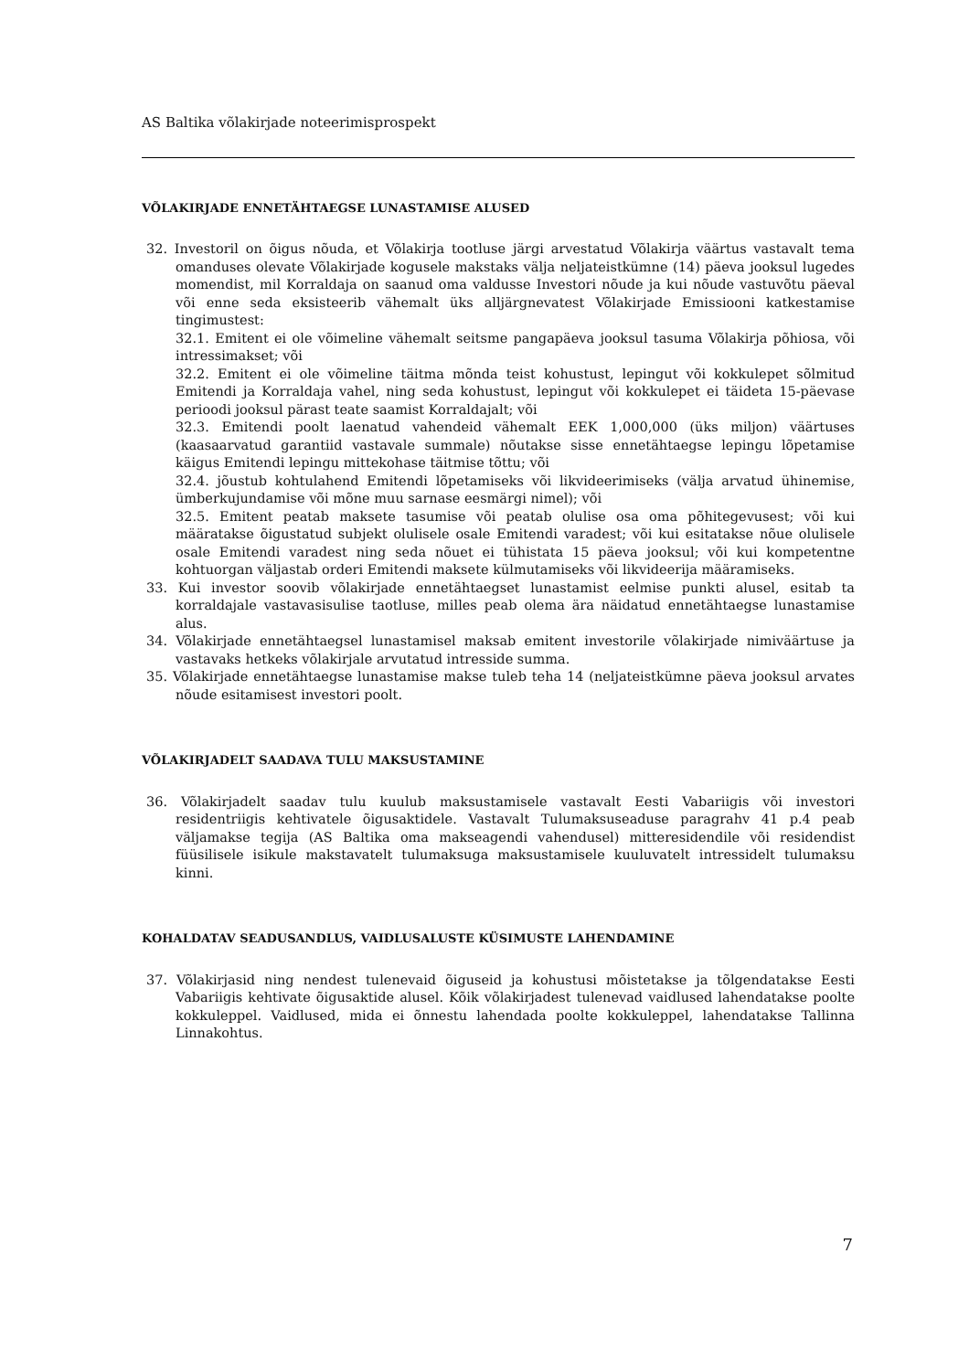AS Baltika võlakirjade noteerimisprospekt
VÕLAKIRJADE ENNETÄHTAEGSE LUNASTAMISE ALUSED
32. Investoril on õigus nõuda, et Võlakirja tootluse järgi arvestatud Võlakirja väärtus vastavalt tema omanduses olevate Võlakirjade kogusele makstaks välja neljateistkümne (14) päeva jooksul lugedes momendist, mil Korraldaja on saanud oma valdusse Investori nõude ja kui nõude vastuvõtu päeval või enne seda eksisteerib vähemalt üks alljärgnevatest Võlakirjade Emissiooni katkestamise tingimustest:
32.1. Emitent ei ole võimeline vähemalt seitsme pangapäeva jooksul tasuma Võlakirja põhiosa, või intressimakset; või
32.2. Emitent ei ole võimeline täitma mõnda teist kohustust, lepingut või kokkulepet sõlmitud Emitendi ja Korraldaja vahel, ning seda kohustust, lepingut või kokkulepet ei täideta 15-päevase perioodi jooksul pärast teate saamist Korraldajalt; või
32.3. Emitendi poolt laenatud vahendeid vähemalt EEK 1,000,000 (üks miljon) väärtuses (kaasaarvatud garantiid vastavale summale) nõutakse sisse ennetähtaegse lepingu lõpetamise käigus Emitendi lepingu mittekohase täitmise tõttu; või
32.4. jõustub kohtulahend Emitendi lõpetamiseks või likvideerimiseks (välja arvatud ühinemise, ümberkujundamise või mõne muu sarnase eesmärgi nimel); või
32.5. Emitent peatab maksete tasumise või peatab olulise osa oma põhitegevusest; või kui määratakse õigustatud subjekt olulisele osale Emitendi varadest; või kui esitatakse nõue olulisele osale Emitendi varadest ning seda nõuet ei tühistata 15 päeva jooksul; või kui kompetentne kohtuorgan väljastab orderi Emitendi maksete külmutamiseks või likvideerija määramiseks.
33. Kui investor soovib võlakirjade ennetähtaegset lunastamist eelmise punkti alusel, esitab ta korraldajale vastavasisulise taotluse, milles peab olema ära näidatud ennetähtaegse lunastamise alus.
34. Võlakirjade ennetähtaegsel lunastamisel maksab emitent investorile võlakirjade nimiväärtuse ja vastavaks hetkeks võlakirjale arvutatud intresside summa.
35. Võlakirjade ennetähtaegse lunastamise makse tuleb teha 14 (neljateistkümne päeva jooksul arvates nõude esitamisest investori poolt.
VÕLAKIRJADELT SAADAVA TULU MAKSUSTAMINE
36. Võlakirjadelt saadav tulu kuulub maksustamisele vastavalt Eesti Vabariigis või investori residentriigis kehtivatele õigusaktidele. Vastavalt Tulumaksuseaduse paragrahv 41 p.4 peab väljamakse tegija (AS Baltika oma makseagendi vahendusel) mitteresidendile või residendist füüsilisele isikule makstavatelt tulumaksuga maksustamisele kuuluvatelt intressidelt tulumaksu kinni.
KOHALDATAV SEADUSANDLUS, VAIDLUSALUSTE KÜSIMUSTE LAHENDAMINE
37. Võlakirjasid ning nendest tulenevaid õiguseid ja kohustusi mõistetakse ja tõlgendatakse Eesti Vabariigis kehtivate õigusaktide alusel. Kõik võlakirjadest tulenevad vaidlused lahendatakse poolte kokkuleppel. Vaidlused, mida ei õnnestu lahendada poolte kokkuleppel, lahendatakse Tallinna Linnakohtus.
7